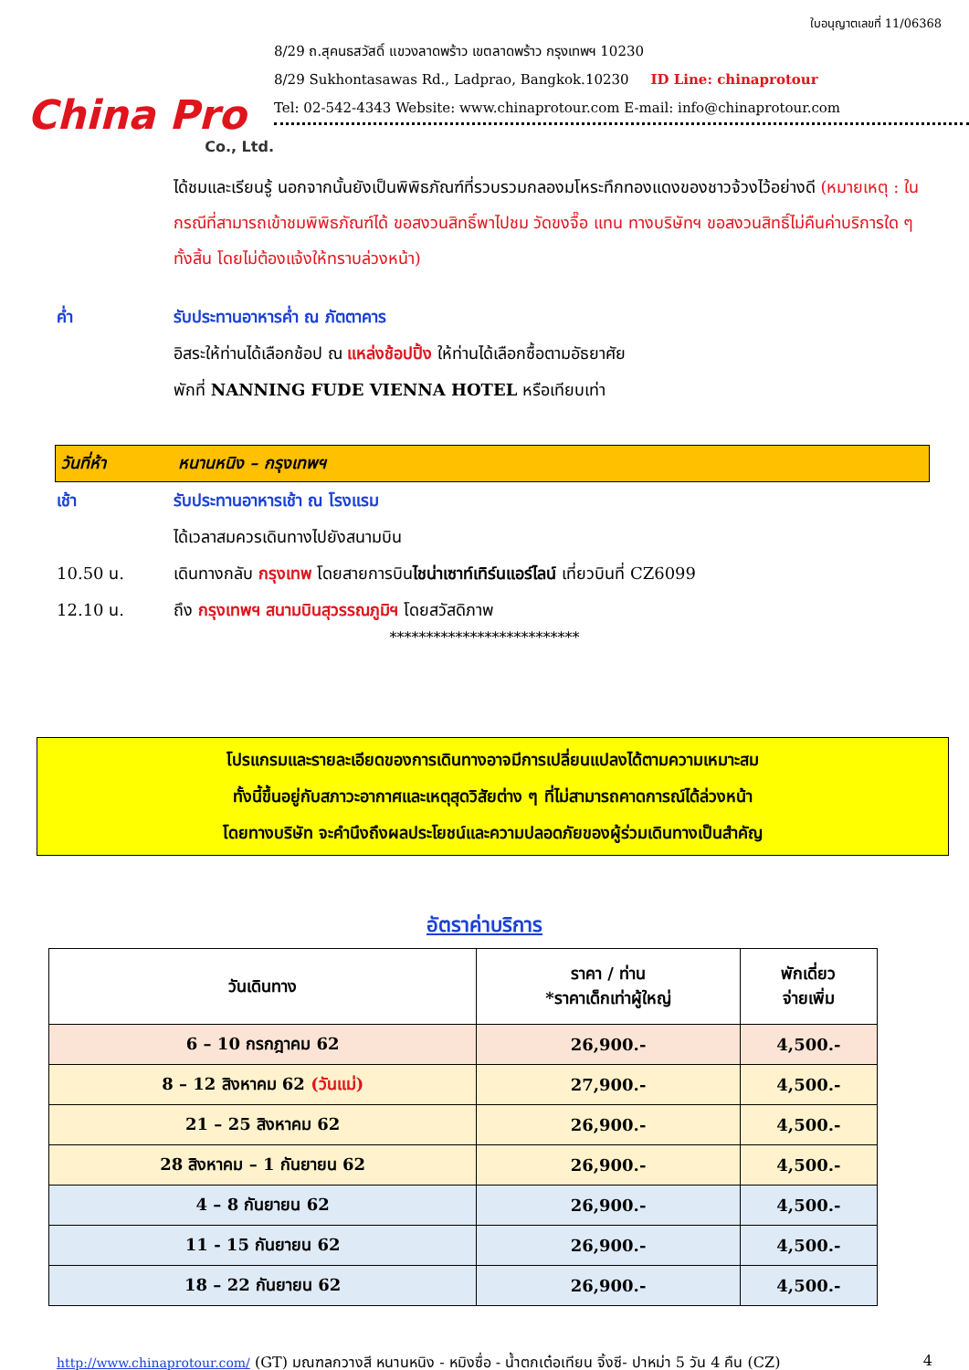China Pro
Co., Ltd.
ใบอนุญาตเลขที่ 11/06368
8/29 ถ.สุคนธสวัสดิ์ แขวงลาดพร้าว เขตลาดพร้าว กรุงเทพฯ 10230
8/29 Sukhontasawas Rd., Ladprao, Bangkok.10230 ID Line: chinaprotour
Tel: 02-542-4343 Website: www.chinaprotour.com E-mail: info@chinaprotour.com
ได้ชมและเรียนรู้ นอกจากนั้นยังเป็นพิพิธภัณฑ์ที่รวบรวมกลองมโหระทึกทองแดงของชาวจ้วงไว้อย่างดี (หมายเหตุ : ในกรณีที่สามารถเข้าชมพิพิธภัณฑ์ได้ ขอสงวนสิทธิ์พาไปชม วัดขงจื๊อ แทน ทางบริษัทฯ ขอสงวนสิทธิ์ไม่คืนค่าบริการใด ๆ ทั้งสิ้น โดยไม่ต้องแจ้งให้ทราบล่วงหน้า)
ค่ำ รับประทานอาหารค่ำ ณ ภัตตาคาร
อิสระให้ท่านได้เลือกช้อป ณ แหล่งช้อปปิ้ง ให้ท่านได้เลือกซื้อตามอัธยาศัย
พักที่ NANNING FUDE VIENNA HOTEL หรือเทียบเท่า
วันที่ห้า หนานหนิง – กรุงเทพฯ
เช้า รับประทานอาหารเช้า ณ โรงแรม
ได้เวลาสมควรเดินทางไปยังสนามบิน
10.50 น. เดินทางกลับ กรุงเทพ โดยสายการบินไชน่าเซาท์เทิร์นแอร์ไลน์ เที่ยวบินที่ CZ6099
12.10 น. ถึง กรุงเทพฯ สนามบินสุวรรณภูมิฯ โดยสวัสดิภาพ
**************************
โปรแกรมและรายละเอียดของการเดินทางอาจมีการเปลี่ยนแปลงได้ตามความเหมาะสม
ทั้งนี้ขึ้นอยู่กับสภาวะอากาศและเหตุสุดวิสัยต่าง ๆ ที่ไม่สามารถคาดการณ์ได้ล่วงหน้า
โดยทางบริษัท จะคำนึงถึงผลประโยชน์และความปลอดภัยของผู้ร่วมเดินทางเป็นสำคัญ
อัตราค่าบริการ
| วันเดินทาง | ราคา / ท่าน *ราคาเด็กเท่าผู้ใหญ่ | พักเดี่ยว จ่ายเพิ่ม |
| --- | --- | --- |
| 6 – 10 กรกฎาคม 62 | 26,900.- | 4,500.- |
| 8 – 12 สิงหาคม 62 (วันแม่) | 27,900.- | 4,500.- |
| 21 – 25 สิงหาคม 62 | 26,900.- | 4,500.- |
| 28 สิงหาคม – 1 กันยายน 62 | 26,900.- | 4,500.- |
| 4 – 8 กันยายน 62 | 26,900.- | 4,500.- |
| 11 - 15 กันยายน 62 | 26,900.- | 4,500.- |
| 18 – 22 กันยายน 62 | 26,900.- | 4,500.- |
http://www.chinaprotour.com/ (GT) มณฑลกวางสี หนานหนิง - หมิงซื่อ - น้ำตกเต๋อเทียน จิ้งซี- ปาหม่า 5 วัน 4 คืน (CZ)
4